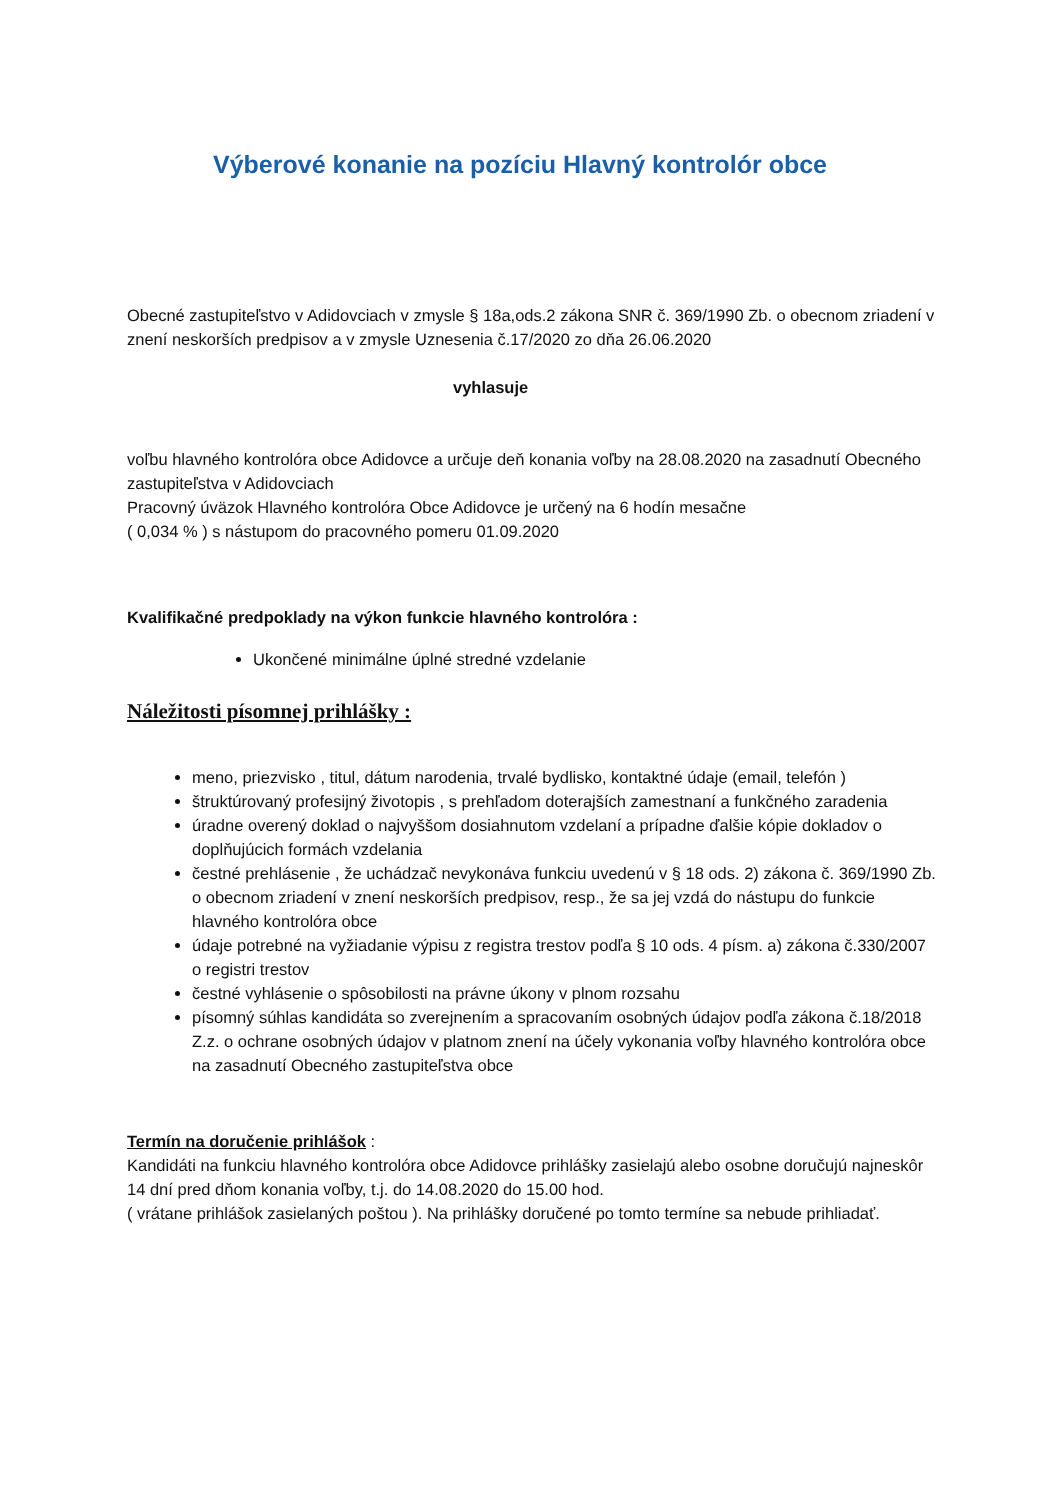Výberové konanie na pozíciu Hlavný kontrolór obce
Obecné zastupiteľstvo v Adidovciach v zmysle § 18a,ods.2 zákona SNR č. 369/1990 Zb. o obecnom zriadení v znení neskorších predpisov a v zmysle Uznesenia č.17/2020 zo dňa 26.06.2020
vyhlasuje
voľbu hlavného kontrolóra obce Adidovce a určuje deň konania voľby na 28.08.2020 na zasadnutí Obecného zastupiteľstva v Adidovciach
Pracovný úväzok Hlavného kontrolóra Obce Adidovce je určený na 6 hodín mesačne
( 0,034 % ) s nástupom do pracovného pomeru 01.09.2020
Kvalifikačné predpoklady na výkon funkcie hlavného kontrolóra :
Ukončené minimálne úplné stredné vzdelanie
Náležitosti písomnej prihlášky :
meno, priezvisko , titul, dátum narodenia, trvalé bydlisko, kontaktné údaje (email, telefón )
štruktúrovaný profesijný životopis , s prehľadom doterajších zamestnaní a funkčného zaradenia
úradne overený doklad o najvyššom dosiahnutom vzdelaní a prípadne ďalšie kópie dokladov o doplňujúcich formách vzdelania
čestné prehlásenie , že uchádzač nevykonáva funkciu uvedenú v § 18 ods. 2) zákona č. 369/1990 Zb. o obecnom zriadení v znení neskorších predpisov, resp., že sa jej vzdá do nástupu do funkcie hlavného kontrolóra obce
údaje potrebné na vyžiadanie výpisu z registra trestov podľa § 10 ods. 4 písm. a) zákona č.330/2007 o registri trestov
čestné vyhlásenie o spôsobilosti na právne úkony v plnom rozsahu
písomný súhlas kandidáta so zverejnením a spracovaním osobných údajov podľa zákona č.18/2018 Z.z. o ochrane osobných údajov v platnom znení na účely vykonania voľby hlavného kontrolóra obce na zasadnutí Obecného zastupiteľstva obce
Termín na doručenie prihlášok :
Kandidáti na funkciu hlavného kontrolóra obce Adidovce prihlášky zasielajú alebo osobne doručujú najneskôr 14 dní pred dňom konania voľby, t.j. do 14.08.2020 do 15.00 hod.
( vrátane prihlášok zasielaných poštou ). Na prihlášky doručené po tomto termíne sa nebude prihliadať.